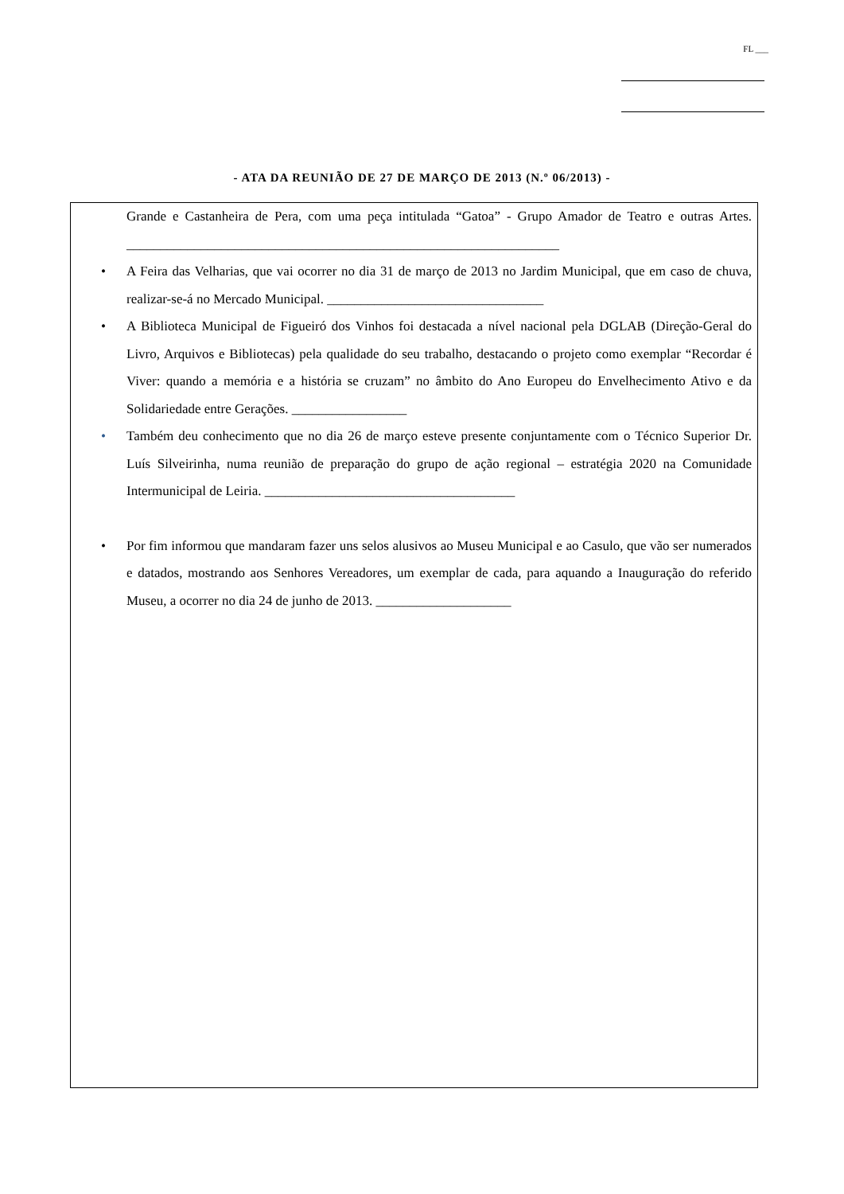FL ___
- ATA DA REUNIÃO DE 27 DE MARÇO DE 2013 (N.º 06/2013) -
Grande e Castanheira de Pera, com uma peça intitulada “Gatoa” - Grupo Amador de Teatro e outras Artes. ________________________________________________________________
• A Feira das Velharias, que vai ocorrer no dia 31 de março de 2013 no Jardim Municipal, que em caso de chuva, realizar-se-á no Mercado Municipal. ________________________________
• A Biblioteca Municipal de Figueiró dos Vinhos foi destacada a nível nacional pela DGLAB (Direção-Geral do Livro, Arquivos e Bibliotecas) pela qualidade do seu trabalho, destacando o projeto como exemplar “Recordar é Viver: quando a memória e a história se cruzam” no âmbito do Ano Europeu do Envelhecimento Ativo e da Solidariedade entre Gerações. _________________
• Também deu conhecimento que no dia 26 de março esteve presente conjuntamente com o Técnico Superior Dr. Luís Silveirinha, numa reunião de preparação do grupo de ação regional – estratégia 2020 na Comunidade Intermunicipal de Leiria. _____________________________________
• Por fim informou que mandaram fazer uns selos alusivos ao Museu Municipal e ao Casulo, que vão ser numerados e datados, mostrando aos Senhores Vereadores, um exemplar de cada, para aquando a Inauguração do referido Museu, a ocorrer no dia 24 de junho de 2013. ____________________